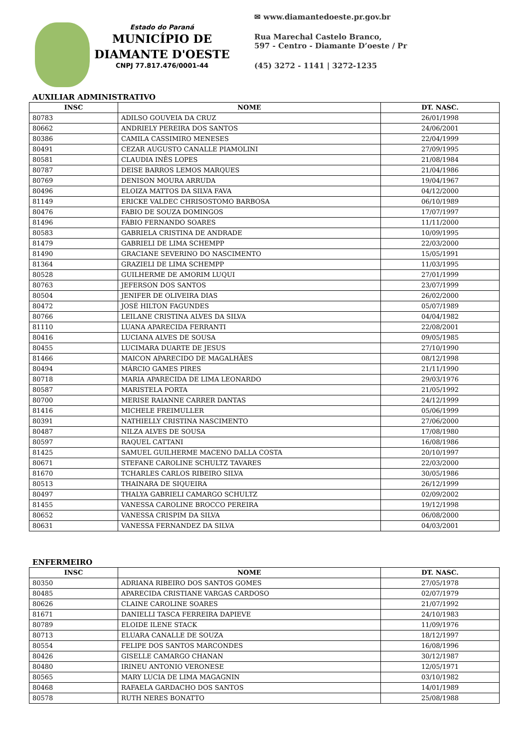Estado do Paraná
MUNICÍPIO DE
DIAMANTE D'OESTE
CNPJ 77.817.476/0001-44
✉ www.diamantedoeste.pr.gov.br
Rua Marechal Castelo Branco,
597 - Centro - Diamante D’oeste / Pr
(45) 3272 - 1141 | 3272-1235
AUXILIAR ADMINISTRATIVO
| INSC | NOME | DT. NASC. |
| --- | --- | --- |
| 80783 | ADILSO GOUVEIA DA CRUZ | 26/01/1998 |
| 80662 | ANDRIELY PEREIRA DOS SANTOS | 24/06/2001 |
| 80386 | CAMILA CASSIMIRO MENESES | 22/04/1999 |
| 80491 | CEZAR AUGUSTO CANALLE PIAMOLINI | 27/09/1995 |
| 80581 | CLAUDIA INÊS LOPES | 21/08/1984 |
| 80787 | DEISE BARROS LEMOS MARQUES | 21/04/1986 |
| 80769 | DENISON MOURA ARRUDA | 19/04/1967 |
| 80496 | ELOIZA MATTOS DA SILVA FAVA | 04/12/2000 |
| 81149 | ERICKE VALDEC CHRISOSTOMO BARBOSA | 06/10/1989 |
| 80476 | FABIO DE SOUZA DOMINGOS | 17/07/1997 |
| 81496 | FÁBIO FERNANDO SOARES | 11/11/2000 |
| 80583 | GABRIELA CRISTINA DE ANDRADE | 10/09/1995 |
| 81479 | GABRIELI DE LIMA SCHEMPP | 22/03/2000 |
| 81490 | GRACIANE SEVERINO DO NASCIMENTO | 15/05/1991 |
| 81364 | GRAZIELI DE LIMA SCHEMPP | 11/03/1995 |
| 80528 | GUILHERME DE AMORIM LUQUI | 27/01/1999 |
| 80763 | JEFERSON DOS SANTOS | 23/07/1999 |
| 80504 | JENIFER DE OLIVEIRA DIAS | 26/02/2000 |
| 80472 | JOSÉ HILTON FAGUNDES | 05/07/1989 |
| 80766 | LEILANE CRISTINA ALVES DA SILVA | 04/04/1982 |
| 81110 | LUANA APARECIDA FERRANTI | 22/08/2001 |
| 80416 | LUCIANA ALVES DE SOUSA | 09/05/1985 |
| 80455 | LUCIMARA DUARTE DE JESUS | 27/10/1990 |
| 81466 | MAICON APARECIDO DE MAGALHÃES | 08/12/1998 |
| 80494 | MÁRCIO GAMES PIRES | 21/11/1990 |
| 80718 | MARIA APARECIDA DE LIMA LEONARDO | 29/03/1976 |
| 80587 | MARISTELA PORTA | 21/05/1992 |
| 80700 | MERISE RAIANNE CARRER DANTAS | 24/12/1999 |
| 81416 | MICHELE FREIMULLER | 05/06/1999 |
| 80391 | NATHIELLY CRISTINA NASCIMENTO | 27/06/2000 |
| 80487 | NILZA ALVES DE SOUSA | 17/08/1980 |
| 80597 | RAQUEL CATTANI | 16/08/1986 |
| 81425 | SAMUEL GUILHERME MACENO DALLA COSTA | 20/10/1997 |
| 80671 | STEFANE CAROLINE SCHULTZ TAVARES | 22/03/2000 |
| 81670 | TCHARLES CARLOS RIBEIRO SILVA | 30/05/1986 |
| 80513 | THAINARA DE SIQUEIRA | 26/12/1999 |
| 80497 | THALYA GABRIELI CAMARGO SCHULTZ | 02/09/2002 |
| 81455 | VANESSA CAROLINE BROCCO PEREIRA | 19/12/1998 |
| 80652 | VANESSA CRISPIM DA SILVA | 06/08/2000 |
| 80631 | VANESSA FERNANDEZ DA SILVA | 04/03/2001 |
ENFERMEIRO
| INSC | NOME | DT. NASC. |
| --- | --- | --- |
| 80350 | ADRIANA RIBEIRO DOS SANTOS GOMES | 27/05/1978 |
| 80485 | APARECIDA CRISTIANE VARGAS CARDOSO | 02/07/1979 |
| 80626 | CLAINE CAROLINE SOARES | 21/07/1992 |
| 81671 | DANIELLI TASCA FERREIRA DAPIEVE | 24/10/1983 |
| 80789 | ELOIDE ILENE STACK | 11/09/1976 |
| 80713 | ELUARA CANALLE DE SOUZA | 18/12/1997 |
| 80554 | FELIPE DOS SANTOS MARCONDES | 16/08/1996 |
| 80426 | GISELLE CAMARGO CHANAN | 30/12/1987 |
| 80480 | IRINEU ANTONIO VERONESE | 12/05/1971 |
| 80565 | MARY LUCIA DE LIMA MAGAGNIN | 03/10/1982 |
| 80468 | RAFAELA GARDACHO DOS SANTOS | 14/01/1989 |
| 80578 | RUTH NERES BONATTO | 25/08/1988 |